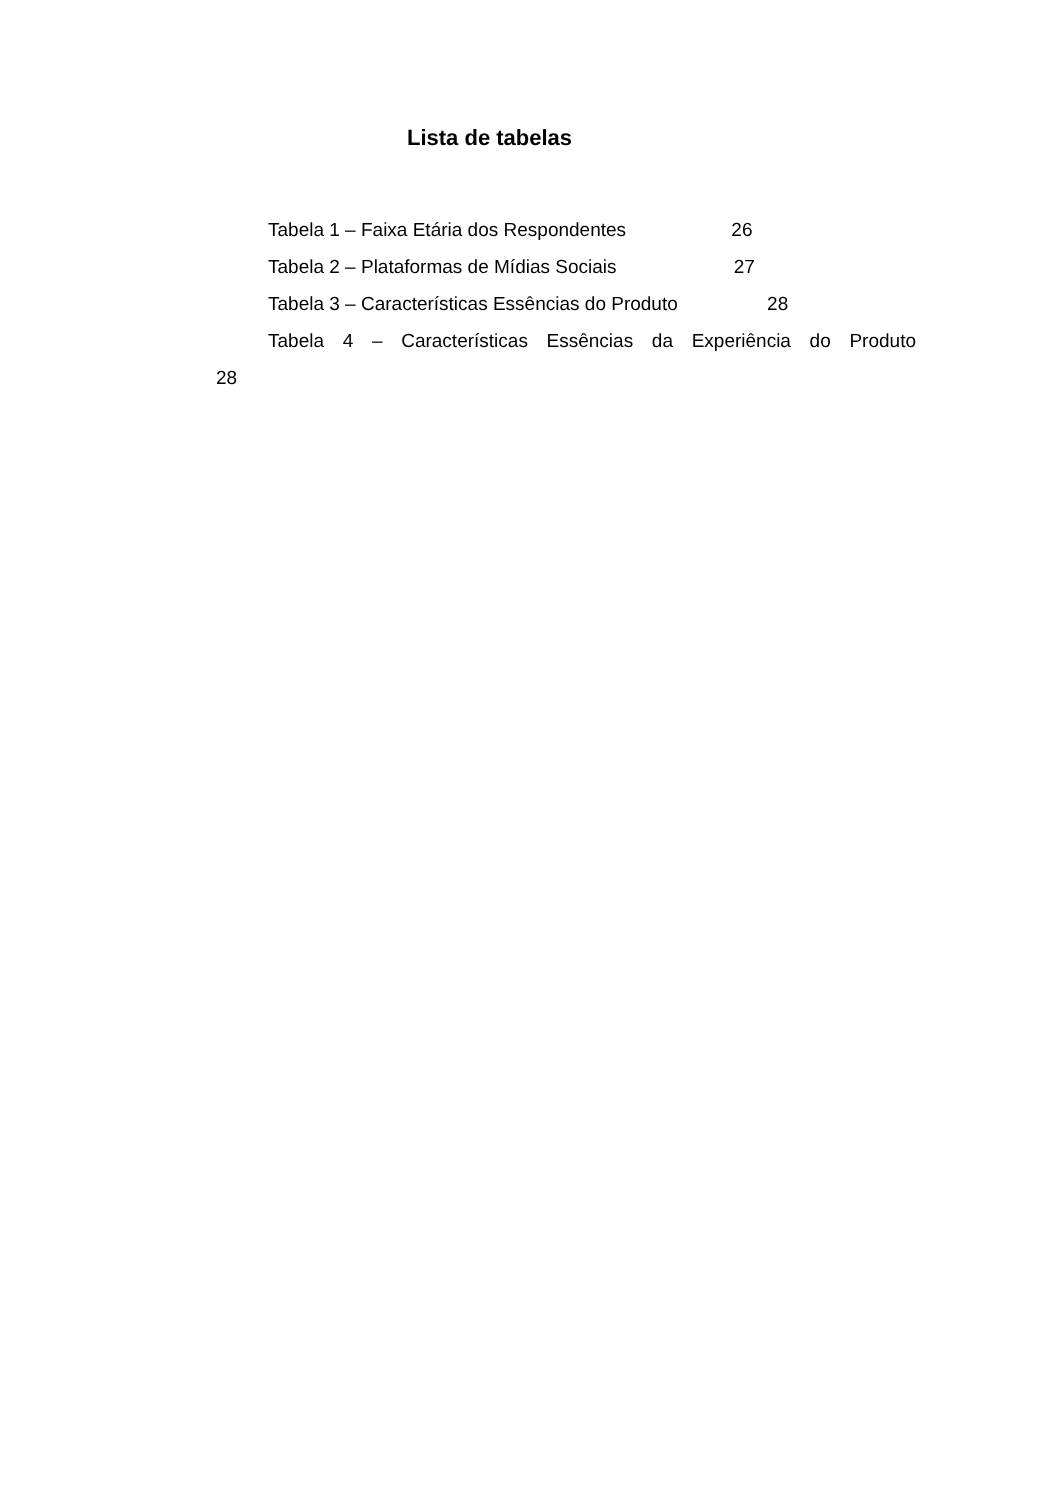Lista de tabelas
Tabela 1 – Faixa Etária dos Respondentes 26
Tabela 2 – Plataformas de Mídias Sociais 27
Tabela 3 – Características Essências do Produto 28
Tabela 4 – Características Essências da Experiência do Produto
28